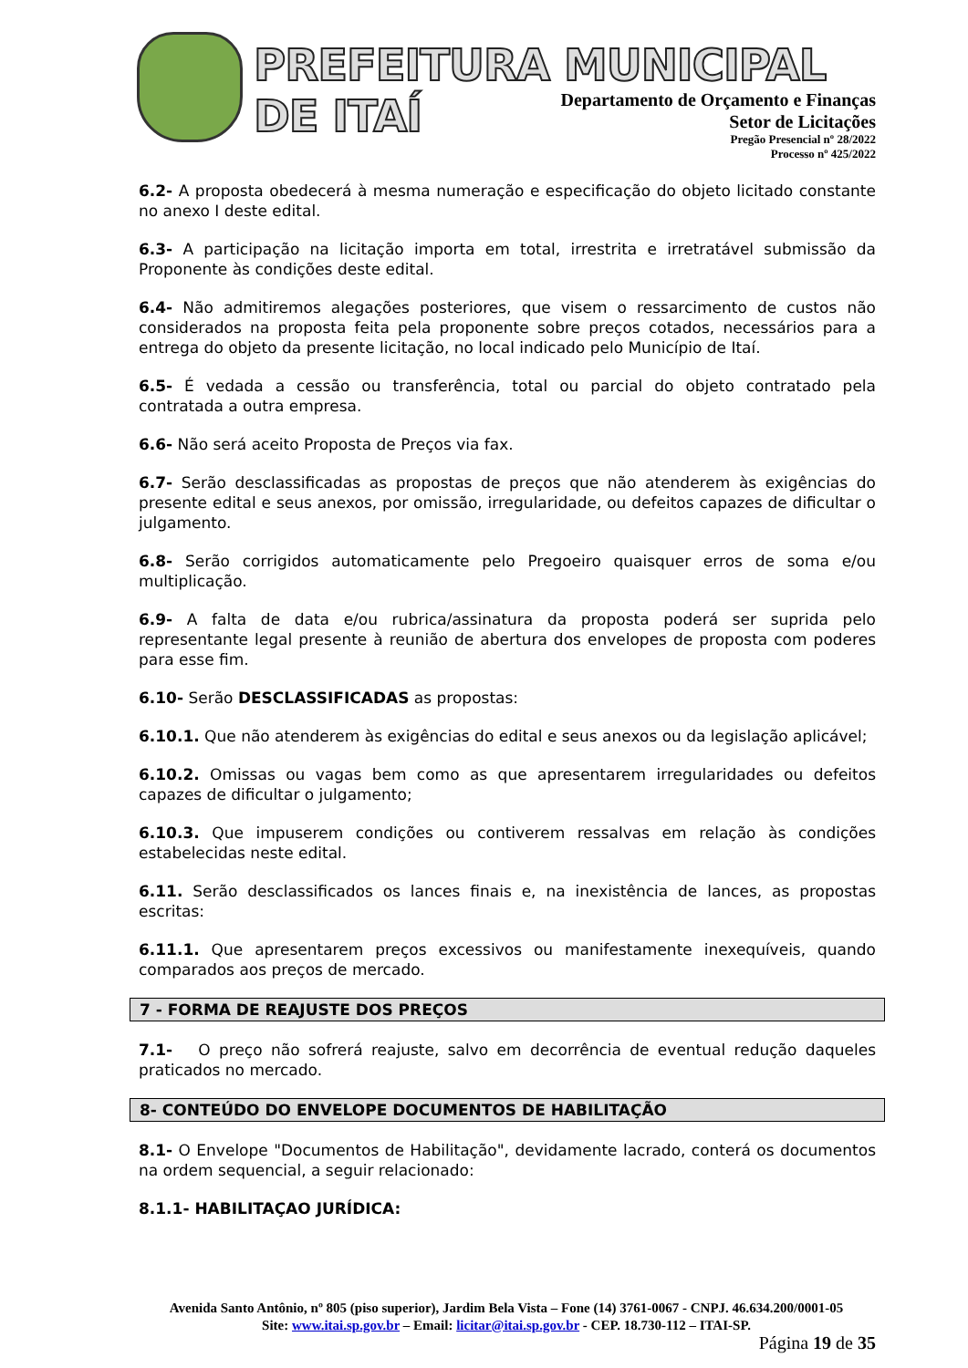PREFEITURA MUNICIPAL DE ITAÍ
Departamento de Orçamento e Finanças
Setor de Licitações
Pregão Presencial nº 28/2022
Processo nº 425/2022
6.2- A proposta obedecerá à mesma numeração e especificação do objeto licitado constante no anexo I deste edital.
6.3- A participação na licitação importa em total, irrestrita e irretratável submissão da Proponente às condições deste edital.
6.4- Não admitiremos alegações posteriores, que visem o ressarcimento de custos não considerados na proposta feita pela proponente sobre preços cotados, necessários para a entrega do objeto da presente licitação, no local indicado pelo Município de Itaí.
6.5- É vedada a cessão ou transferência, total ou parcial do objeto contratado pela contratada a outra empresa.
6.6- Não será aceito Proposta de Preços via fax.
6.7- Serão desclassificadas as propostas de preços que não atenderem às exigências do presente edital e seus anexos, por omissão, irregularidade, ou defeitos capazes de dificultar o julgamento.
6.8- Serão corrigidos automaticamente pelo Pregoeiro quaisquer erros de soma e/ou multiplicação.
6.9- A falta de data e/ou rubrica/assinatura da proposta poderá ser suprida pelo representante legal presente à reunião de abertura dos envelopes de proposta com poderes para esse fim.
6.10- Serão DESCLASSIFICADAS as propostas:
6.10.1. Que não atenderem às exigências do edital e seus anexos ou da legislação aplicável;
6.10.2. Omissas ou vagas bem como as que apresentarem irregularidades ou defeitos capazes de dificultar o julgamento;
6.10.3. Que impuserem condições ou contiverem ressalvas em relação às condições estabelecidas neste edital.
6.11. Serão desclassificados os lances finais e, na inexistência de lances, as propostas escritas:
6.11.1. Que apresentarem preços excessivos ou manifestamente inexequíveis, quando comparados aos preços de mercado.
7 - FORMA DE REAJUSTE DOS PREÇOS
7.1- O preço não sofrerá reajuste, salvo em decorrência de eventual redução daqueles praticados no mercado.
8- CONTEÚDO DO ENVELOPE DOCUMENTOS DE HABILITAÇÃO
8.1- O Envelope "Documentos de Habilitação", devidamente lacrado, conterá os documentos na ordem sequencial, a seguir relacionado:
8.1.1- HABILITAÇAO JURÍDICA:
Avenida Santo Antônio, nº 805 (piso superior), Jardim Bela Vista – Fone (14) 3761-0067 - CNPJ. 46.634.200/0001-05
Site: www.itai.sp.gov.br – Email: licitar@itai.sp.gov.br - CEP. 18.730-112 – ITAI-SP.
Página 19 de 35